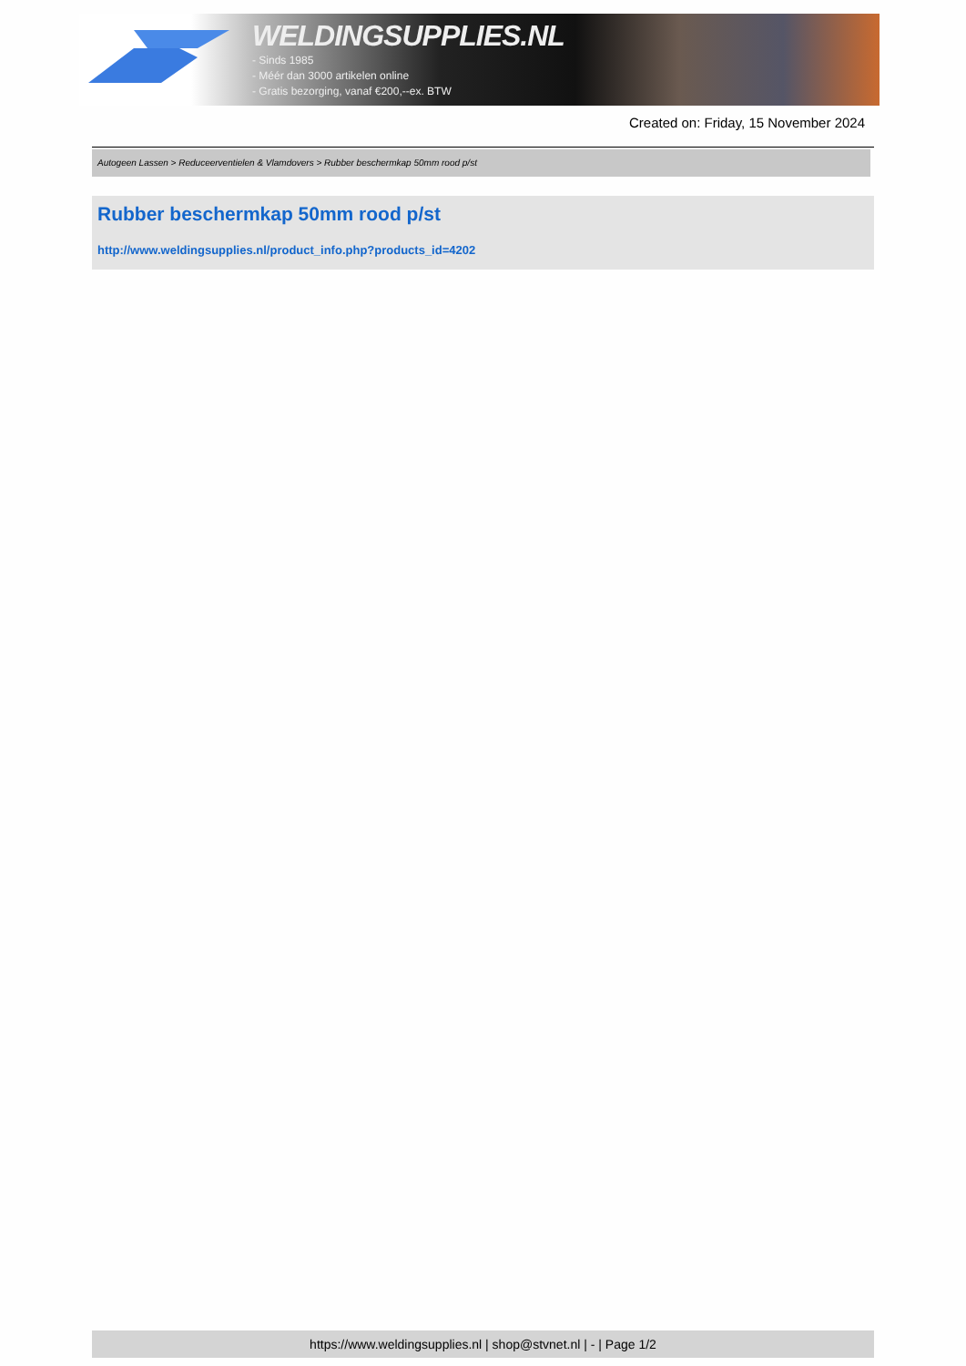WELDINGSUPPLIES.NL
- Sinds 1985
- Méér dan 3000 artikelen online
- Gratis bezorging, vanaf €200,--ex. BTW
Created on: Friday, 15 November 2024
Autogeen Lassen > Reduceerventielen & Vlamdovers > Rubber beschermkap 50mm rood p/st
Rubber beschermkap 50mm rood p/st
http://www.weldingsupplies.nl/product_info.php?products_id=4202
https://www.weldingsupplies.nl | shop@stvnet.nl | - | Page 1/2